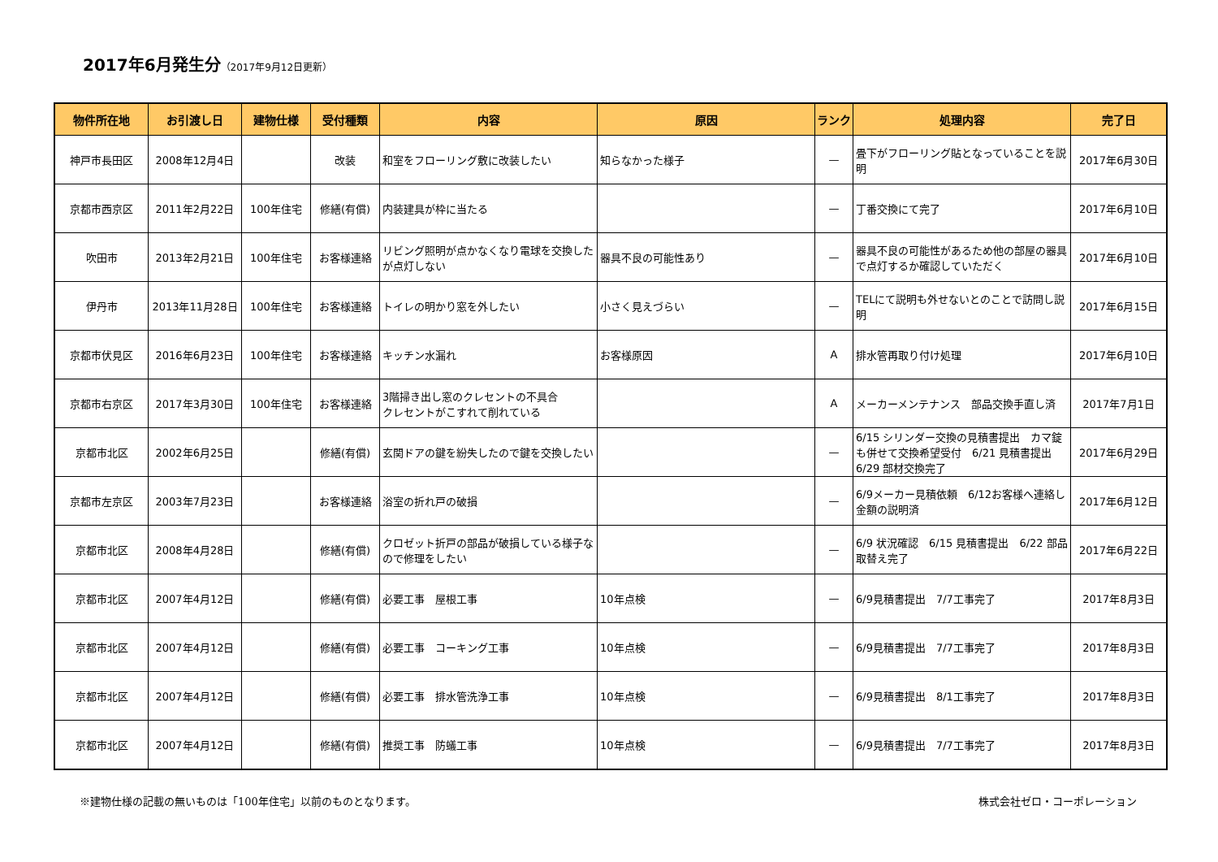2017年6月発生分（2017年9月12日更新）
| 物件所在地 | お引渡し日 | 建物仕様 | 受付種類 | 内容 | 原因 | ランク | 処理内容 | 完了日 |
| --- | --- | --- | --- | --- | --- | --- | --- | --- |
| 神戸市長田区 | 2008年12月4日 | | 改装 | 和室をフローリング敷に改装したい | 知らなかった様子 | — | 畳下がフローリング貼となっていることを説明 | 2017年6月30日 |
| 京都市西京区 | 2011年2月22日 | 100年住宅 | 修繕(有償) | 内装建具が枠に当たる | | — | 丁番交換にて完了 | 2017年6月10日 |
| 吹田市 | 2013年2月21日 | 100年住宅 | お客様連絡 | リビング照明が点かなくなり電球を交換したが点灯しない | 器具不良の可能性あり | — | 器具不良の可能性があるため他の部屋の器具で点灯するか確認していただく | 2017年6月10日 |
| 伊丹市 | 2013年11月28日 | 100年住宅 | お客様連絡 | トイレの明かり窓を外したい | 小さく見えづらい | — | TELにて説明も外せないとのことで訪問し説明 | 2017年6月15日 |
| 京都市伏見区 | 2016年6月23日 | 100年住宅 | お客様連絡 | キッチン水漏れ | お客様原因 | A | 排水管再取り付け処理 | 2017年6月10日 |
| 京都市右京区 | 2017年3月30日 | 100年住宅 | お客様連絡 | 3階掃き出し窓のクレセントの不具合 クレセントがこすれて削れている | | A | メーカーメンテナンス 部品交換手直し済 | 2017年7月1日 |
| 京都市北区 | 2002年6月25日 | | 修繕(有償) | 玄関ドアの鍵を紛失したので鍵を交換したい | | — | 6/15 シリンダー交換の見積書提出 カマ錠も併せて交換希望受付 6/21 見積書提出 6/29 部材交換完了 | 2017年6月29日 |
| 京都市左京区 | 2003年7月23日 | | お客様連絡 | 浴室の折れ戸の破損 | | — | 6/9メーカー見積依頼 6/12お客様へ連絡し金額の説明済 | 2017年6月12日 |
| 京都市北区 | 2008年4月28日 | | 修繕(有償) | クロゼット折戸の部品が破損している様子なので修理をしたい | | — | 6/9 状況確認 6/15 見積書提出 6/22 部品取替え完了 | 2017年6月22日 |
| 京都市北区 | 2007年4月12日 | | 修繕(有償) | 必要工事 屋根工事 | 10年点検 | — | 6/9見積書提出 7/7工事完了 | 2017年8月3日 |
| 京都市北区 | 2007年4月12日 | | 修繕(有償) | 必要工事 コーキング工事 | 10年点検 | — | 6/9見積書提出 7/7工事完了 | 2017年8月3日 |
| 京都市北区 | 2007年4月12日 | | 修繕(有償) | 必要工事 排水管洗浄工事 | 10年点検 | — | 6/9見積書提出 8/1工事完了 | 2017年8月3日 |
| 京都市北区 | 2007年4月12日 | | 修繕(有償) | 推奨工事 防蟻工事 | 10年点検 | — | 6/9見積書提出 7/7工事完了 | 2017年8月3日 |
※建物仕様の記載の無いものは「100年住宅」以前のものとなります。 株式会社ゼロ・コーポレーション